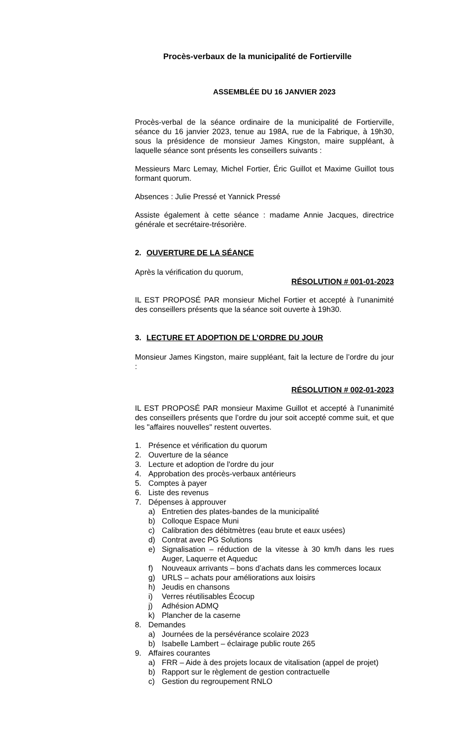Procès-verbaux de la municipalité de Fortierville
ASSEMBLÉE DU 16 JANVIER 2023
Procès-verbal de la séance ordinaire de la municipalité de Fortierville, séance du 16 janvier 2023, tenue au 198A, rue de la Fabrique, à 19h30, sous la présidence de monsieur James Kingston, maire suppléant, à laquelle séance sont présents les conseillers suivants :
Messieurs Marc Lemay, Michel Fortier, Éric Guillot et Maxime Guillot tous formant quorum.
Absences : Julie Pressé et Yannick Pressé
Assiste également à cette séance : madame Annie Jacques, directrice générale et secrétaire-trésorière.
2. OUVERTURE DE LA SÉANCE
Après la vérification du quorum,
RÉSOLUTION # 001-01-2023
IL EST PROPOSÉ PAR monsieur Michel Fortier et accepté à l’unanimité des conseillers présents que la séance soit ouverte à 19h30.
3. LECTURE ET ADOPTION DE L’ORDRE DU JOUR
Monsieur James Kingston, maire suppléant, fait la lecture de l’ordre du jour :
RÉSOLUTION # 002-01-2023
IL EST PROPOSÉ PAR monsieur Maxime Guillot et accepté à l’unanimité des conseillers présents que l’ordre du jour soit accepté comme suit, et que les "affaires nouvelles" restent ouvertes.
1. Présence et vérification du quorum
2. Ouverture de la séance
3. Lecture et adoption de l'ordre du jour
4. Approbation des procès-verbaux antérieurs
5. Comptes à payer
6. Liste des revenus
7. Dépenses à approuver
a) Entretien des plates-bandes de la municipalité
b) Colloque Espace Muni
c) Calibration des débitmètres (eau brute et eaux usées)
d) Contrat avec PG Solutions
e) Signalisation – réduction de la vitesse à 30 km/h dans les rues Auger, Laquerre et Aqueduc
f) Nouveaux arrivants – bons d’achats dans les commerces locaux
g) URLS – achats pour améliorations aux loisirs
h) Jeudis en chansons
i) Verres réutilisables Écocup
j) Adhésion ADMQ
k) Plancher de la caserne
8. Demandes
a) Journées de la persévérance scolaire 2023
b) Isabelle Lambert – éclairage public route 265
9. Affaires courantes
a) FRR – Aide à des projets locaux de vitalisation (appel de projet)
b) Rapport sur le règlement de gestion contractuelle
c) Gestion du regroupement RNLO